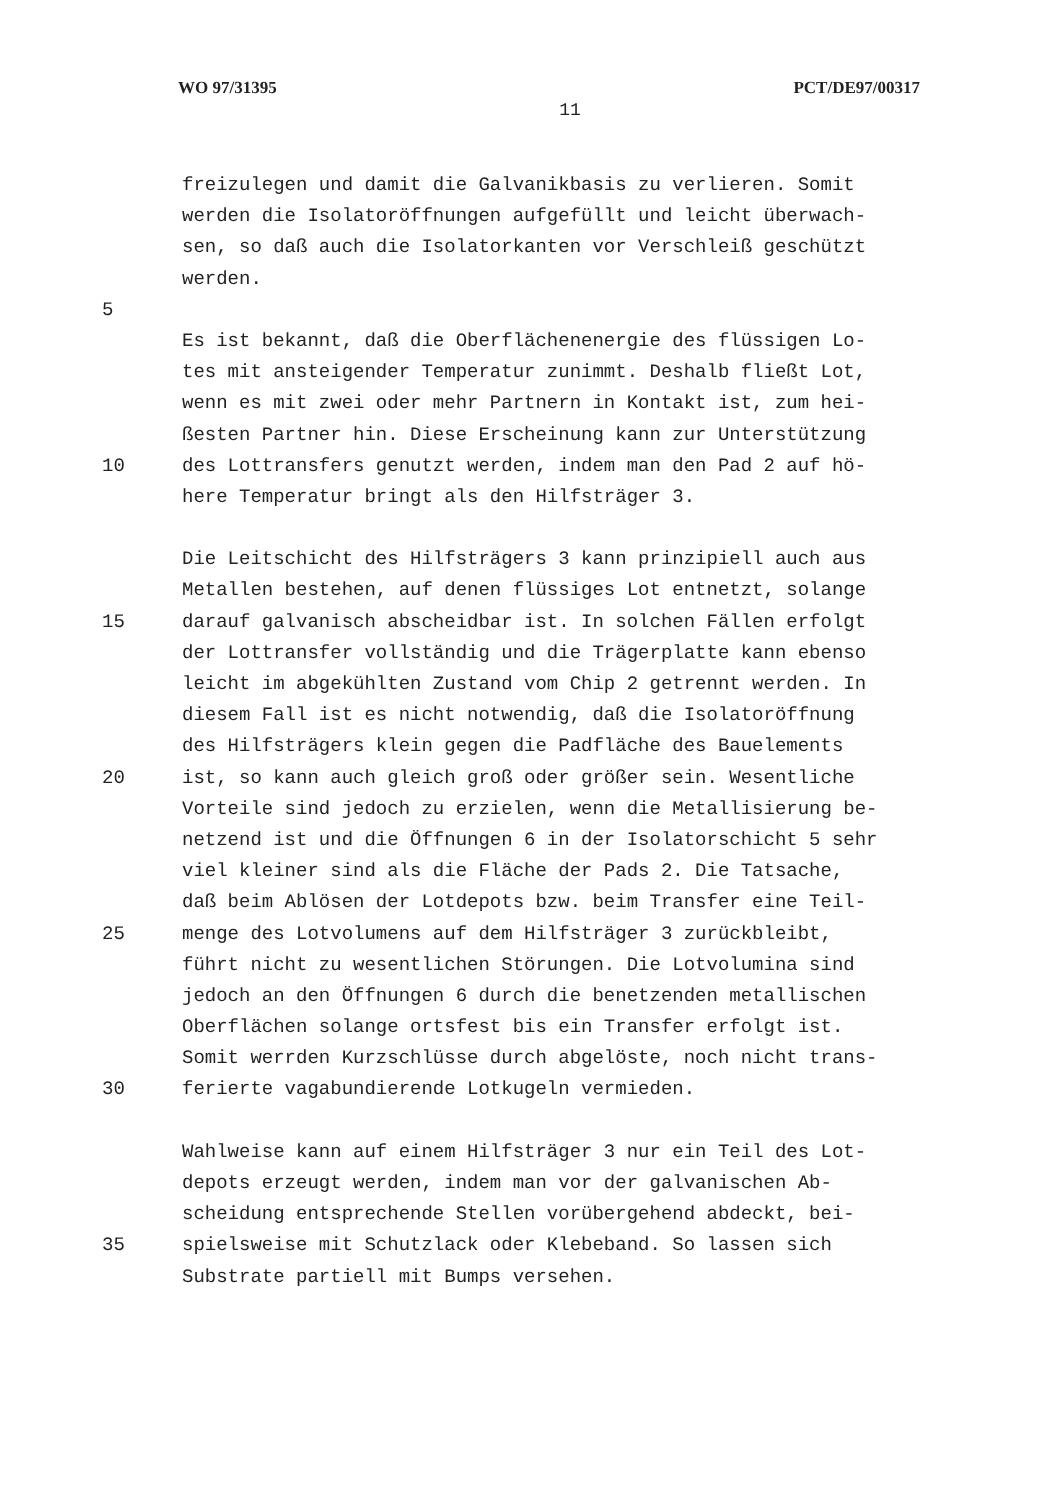WO 97/31395 PCT/DE97/00317
11
freizulegen und damit die Galvanikbasis zu verlieren. Somit
werden die Isolatoröffnungen aufgefüllt und leicht überwach-
sen, so daß auch die Isolatorkanten vor Verschleiß geschützt
werden.
5
Es ist bekannt, daß die Oberflächenenergie des flüssigen Lo-
tes mit ansteigender Temperatur zunimmt. Deshalb fließt Lot,
wenn es mit zwei oder mehr Partnern in Kontakt ist, zum hei-
ßesten Partner hin. Diese Erscheinung kann zur Unterstützung
10 des Lottransfers genutzt werden, indem man den Pad 2 auf hö-
here Temperatur bringt als den Hilfsträger 3.
Die Leitschicht des Hilfsträgers 3 kann prinzipiell auch aus
Metallen bestehen, auf denen flüssiges Lot entnetzt, solange
15 darauf galvanisch abscheidbar ist. In solchen Fällen erfolgt
der Lottransfer vollständig und die Trägerplatte kann ebenso
leicht im abgekühlten Zustand vom Chip 2 getrennt werden. In
diesem Fall ist es nicht notwendig, daß die Isolatoröffnung
des Hilfsträgers klein gegen die Padfläche des Bauelements
20 ist, so kann auch gleich groß oder größer sein. Wesentliche
Vorteile sind jedoch zu erzielen, wenn die Metallisierung be-
netzend ist und die Öffnungen 6 in der Isolatorschicht 5 sehr
viel kleiner sind als die Fläche der Pads 2. Die Tatsache,
daß beim Ablösen der Lotdepots bzw. beim Transfer eine Teil-
25 menge des Lotvolumens auf dem Hilfsträger 3 zurückbleibt,
führt nicht zu wesentlichen Störungen. Die Lotvolumina sind
jedoch an den Öffnungen 6 durch die benetzenden metallischen
Oberflächen solange ortsfest bis ein Transfer erfolgt ist.
Somit werrden Kurzschlüsse durch abgelöste, noch nicht trans-
30 ferierte vagabundierende Lotkugeln vermieden.
Wahlweise kann auf einem Hilfsträger 3 nur ein Teil des Lot-
depots erzeugt werden, indem man vor der galvanischen Ab-
scheidung entsprechende Stellen vorübergehend abdeckt, bei-
35 spielsweise mit Schutzlack oder Klebeband. So lassen sich
Substrate partiell mit Bumps versehen.